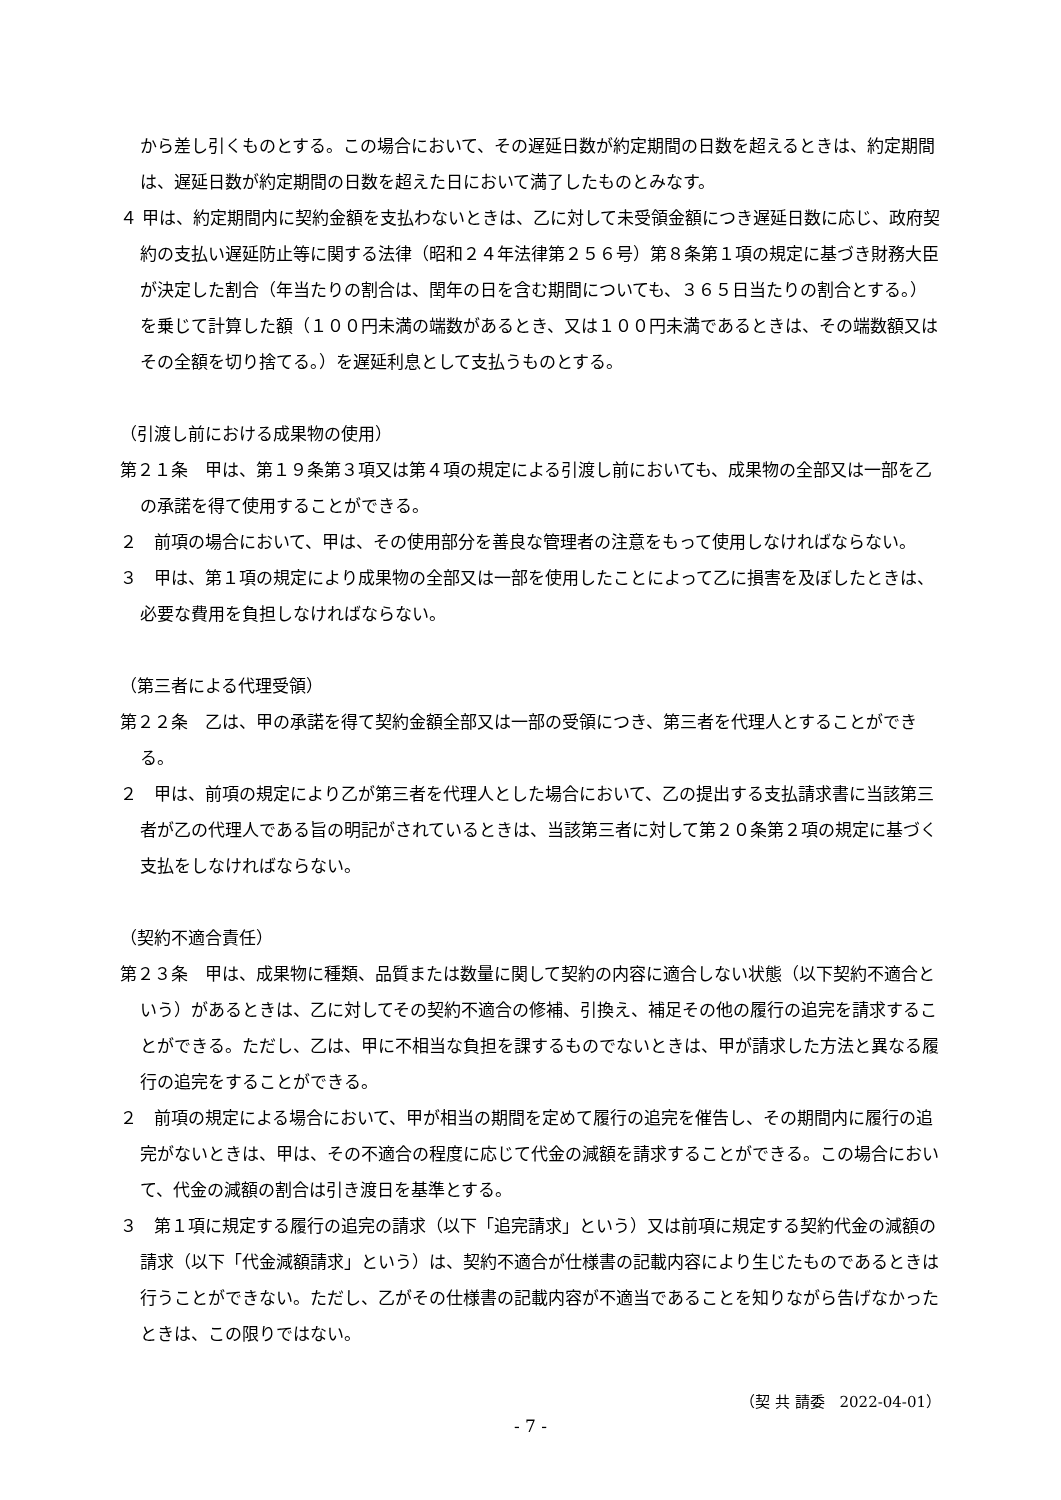から差し引くものとする。この場合において、その遅延日数が約定期間の日数を超えるときは、約定期間は、遅延日数が約定期間の日数を超えた日において満了したものとみなす。
４ 甲は、約定期間内に契約金額を支払わないときは、乙に対して未受領金額につき遅延日数に応じ、政府契約の支払い遅延防止等に関する法律（昭和２４年法律第２５６号）第８条第１項の規定に基づき財務大臣が決定した割合（年当たりの割合は、閏年の日を含む期間についても、３６５日当たりの割合とする。）を乗じて計算した額（１００円未満の端数があるとき、又は１００円未満であるときは、その端数額又はその全額を切り捨てる。）を遅延利息として支払うものとする。
（引渡し前における成果物の使用）
第２１条　甲は、第１９条第３項又は第４項の規定による引渡し前においても、成果物の全部又は一部を乙の承諾を得て使用することができる。
２　前項の場合において、甲は、その使用部分を善良な管理者の注意をもって使用しなければならない。
３　甲は、第１項の規定により成果物の全部又は一部を使用したことによって乙に損害を及ぼしたときは、必要な費用を負担しなければならない。
（第三者による代理受領）
第２２条　乙は、甲の承諾を得て契約金額全部又は一部の受領につき、第三者を代理人とすることができる。
２　甲は、前項の規定により乙が第三者を代理人とした場合において、乙の提出する支払請求書に当該第三者が乙の代理人である旨の明記がされているときは、当該第三者に対して第２０条第２項の規定に基づく支払をしなければならない。
（契約不適合責任）
第２３条　甲は、成果物に種類、品質または数量に関して契約の内容に適合しない状態（以下契約不適合という）があるときは、乙に対してその契約不適合の修補、引換え、補足その他の履行の追完を請求することができる。ただし、乙は、甲に不相当な負担を課するものでないときは、甲が請求した方法と異なる履行の追完をすることができる。
２　前項の規定による場合において、甲が相当の期間を定めて履行の追完を催告し、その期間内に履行の追完がないときは、甲は、その不適合の程度に応じて代金の減額を請求することができる。この場合において、代金の減額の割合は引き渡日を基準とする。
３　第１項に規定する履行の追完の請求（以下「追完請求」という）又は前項に規定する契約代金の減額の請求（以下「代金減額請求」という）は、契約不適合が仕様書の記載内容により生じたものであるときは行うことができない。ただし、乙がその仕様書の記載内容が不適当であることを知りながら告げなかったときは、この限りではない。
（契 共 請委　2022-04-01）
- 7 -